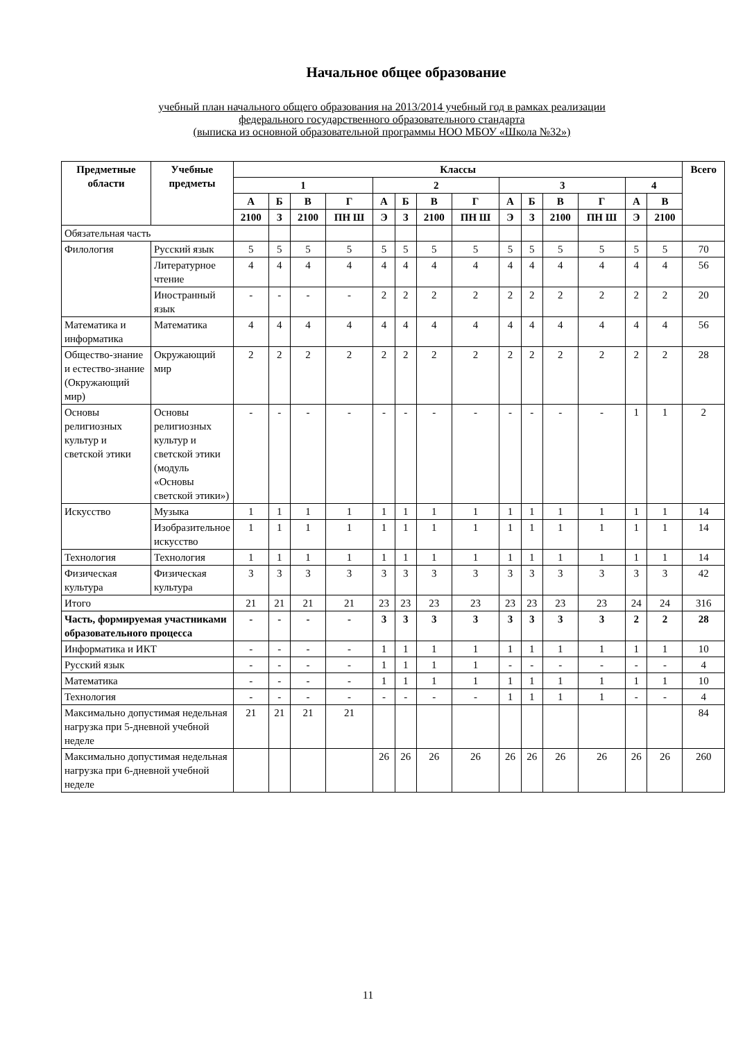Начальное общее образование
учебный план начального общего образования на 2013/2014 учебный год в рамках реализации
федерального государственного образовательного стандарта
(выписка из основной образовательной программы НОО МБОУ «Школа №32»)
| Предметные области | Учебные предметы | Классы | | | | | | | | | | | | | | Всего |
| --- | --- | --- | --- | --- | --- | --- | --- | --- | --- | --- | --- | --- | --- | --- | --- | --- |
| | | 1 | | | | 2 | | | | 3 | | | | 4 | | |
| | | А | Б | В | Г | А | Б | В | Г | А | Б | В | Г | А | В | |
| | | 2100 | З | 2100 | ПН Ш | Э | З | 2100 | ПН Ш | Э | З | 2100 | ПН Ш | Э | 2100 | |
| Обязательная часть | | | | | | | | | | | | | | | | |
| Филология | Русский язык | 5 | 5 | 5 | 5 | 5 | 5 | 5 | 5 | 5 | 5 | 5 | 5 | 5 | 5 | 70 |
| | Литературное чтение | 4 | 4 | 4 | 4 | 4 | 4 | 4 | 4 | 4 | 4 | 4 | 4 | 4 | 4 | 56 |
| | Иностранный язык | - | - | - | - | 2 | 2 | 2 | 2 | 2 | 2 | 2 | 2 | 2 | 2 | 20 |
| Математика и информатика | Математика | 4 | 4 | 4 | 4 | 4 | 4 | 4 | 4 | 4 | 4 | 4 | 4 | 4 | 4 | 56 |
| Общество-знание и естество-знание (Окружающий мир) | Окружающий мир | 2 | 2 | 2 | 2 | 2 | 2 | 2 | 2 | 2 | 2 | 2 | 2 | 2 | 2 | 28 |
| Основы религиозных культур и светской этики | Основы религиозных культур и светской этики (модуль «Основы светской этики») | - | - | - | - | - | - | - | - | - | - | - | - | 1 | 1 | 2 |
| Искусство | Музыка | 1 | 1 | 1 | 1 | 1 | 1 | 1 | 1 | 1 | 1 | 1 | 1 | 1 | 1 | 14 |
| | Изобразительное искусство | 1 | 1 | 1 | 1 | 1 | 1 | 1 | 1 | 1 | 1 | 1 | 1 | 1 | 1 | 14 |
| Технология | Технология | 1 | 1 | 1 | 1 | 1 | 1 | 1 | 1 | 1 | 1 | 1 | 1 | 1 | 1 | 14 |
| Физическая культура | Физическая культура | 3 | 3 | 3 | 3 | 3 | 3 | 3 | 3 | 3 | 3 | 3 | 3 | 3 | 3 | 42 |
| Итого | | 21 | 21 | 21 | 21 | 23 | 23 | 23 | 23 | 23 | 23 | 23 | 23 | 24 | 24 | 316 |
| Часть, формируемая участниками образовательного процесса | | - | - | - | - | 3 | 3 | 3 | 3 | 3 | 3 | 3 | 3 | 2 | 2 | 28 |
| Информатика и ИКТ | | - | - | - | - | 1 | 1 | 1 | 1 | 1 | 1 | 1 | 1 | 1 | 1 | 10 |
| Русский язык | | - | - | - | - | 1 | 1 | 1 | 1 | - | - | - | - | - | - | 4 |
| Математика | | - | - | - | - | 1 | 1 | 1 | 1 | 1 | 1 | 1 | 1 | 1 | 1 | 10 |
| Технология | | - | - | - | - | - | - | - | - | 1 | 1 | 1 | 1 | - | - | 4 |
| Максимально допустимая недельная нагрузка при 5-дневной учебной неделе | | 21 | 21 | 21 | 21 | | | | | | | | | | | 84 |
| Максимально допустимая недельная нагрузка при 6-дневной учебной неделе | | | | | | 26 | 26 | 26 | 26 | 26 | 26 | 26 | 26 | 26 | 26 | 260 |
11